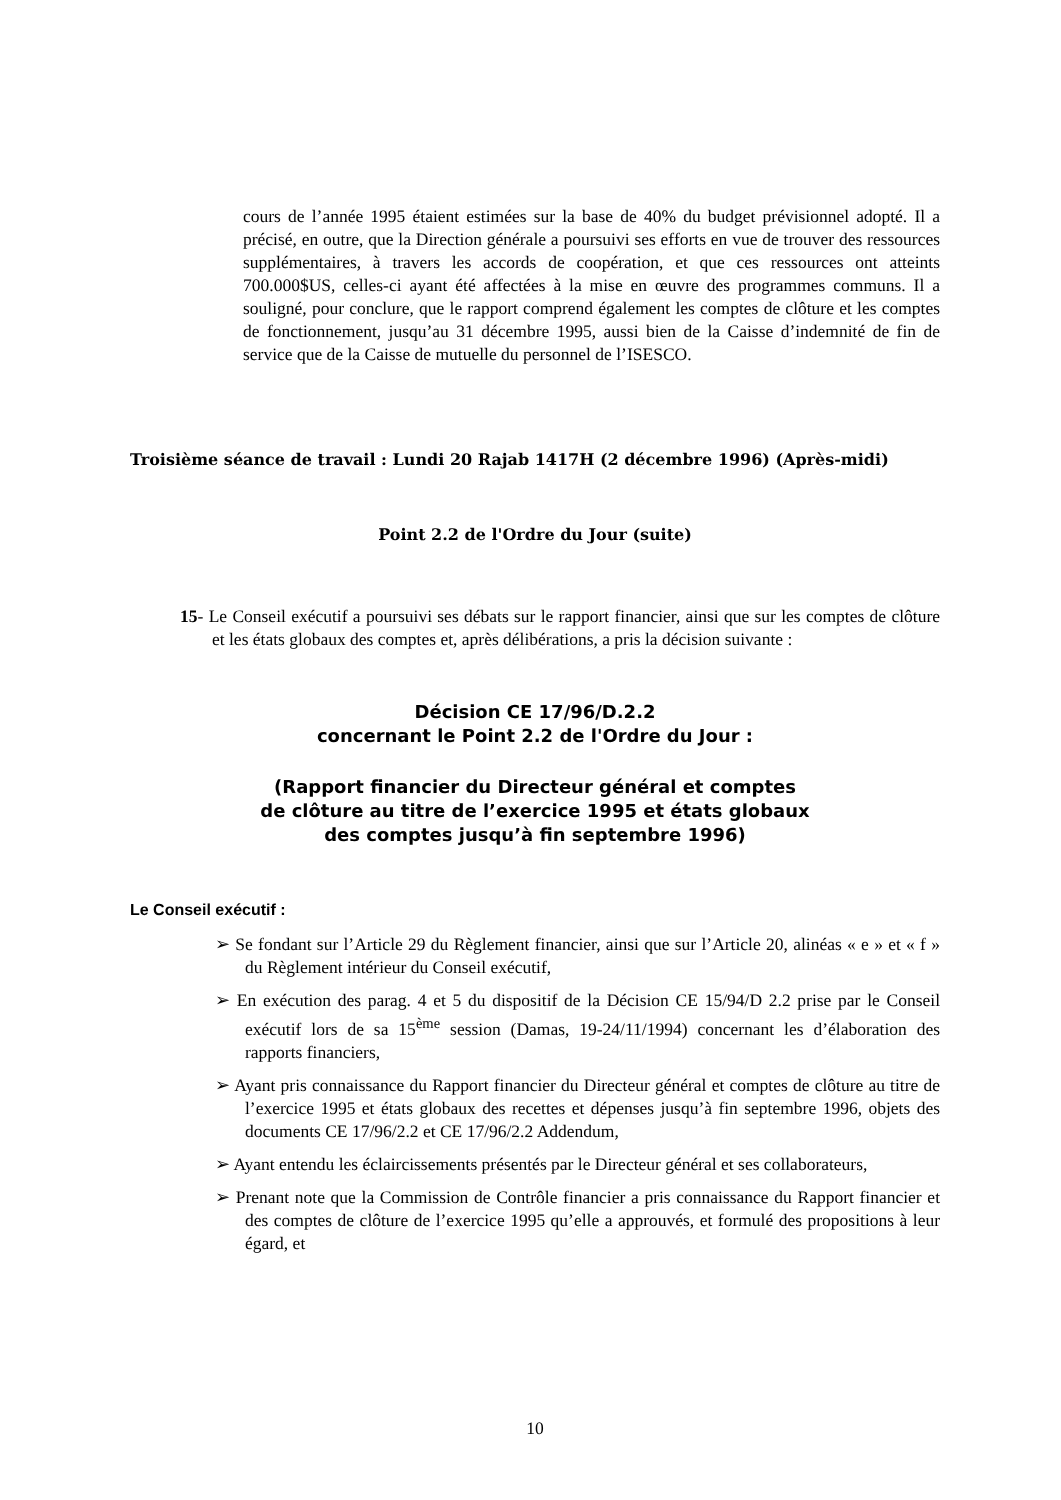cours de l’année 1995 étaient estimées sur la base de 40% du budget prévisionnel adopté. Il a précisé, en outre, que la Direction générale a poursuivi ses efforts en vue de trouver des ressources supplémentaires, à travers les accords de coopération, et que ces ressources ont atteints 700.000$US, celles-ci ayant été affectées à la mise en œuvre des programmes communs. Il a souligné, pour conclure, que le rapport comprend également les comptes de clôture et les comptes de fonctionnement, jusqu’au 31 décembre 1995, aussi bien de la Caisse d’indemnité de fin de service que de la Caisse de mutuelle du personnel de l’ISESCO.
Troisième séance de travail : Lundi 20 Rajab 1417H (2 décembre 1996) (Après-midi)
Point 2.2 de l'Ordre du Jour (suite)
15- Le Conseil exécutif a poursuivi ses débats sur le rapport financier, ainsi que sur les comptes de clôture et les états globaux des comptes et, après délibérations, a pris la décision suivante :
Décision CE 17/96/D.2.2
concernant le Point 2.2 de l'Ordre du Jour :
(Rapport financier du Directeur général et comptes
de clôture au titre de l’exercice 1995 et états globaux
des comptes jusqu’à fin septembre 1996)
Le Conseil exécutif :
➢ Se fondant sur l’Article 29 du Règlement financier, ainsi que sur l’Article 20, alinéas « e » et « f » du Règlement intérieur du Conseil exécutif,
➢ En exécution des parag. 4 et 5 du dispositif de la Décision CE 15/94/D 2.2 prise par le Conseil exécutif lors de sa 15<sup>ème</sup> session (Damas, 19-24/11/1994) concernant les d’élaboration des rapports financiers,
➢ Ayant pris connaissance du Rapport financier du Directeur général et comptes de clôture au titre de l’exercice 1995 et états globaux des recettes et dépenses jusqu’à fin septembre 1996, objets des documents CE 17/96/2.2 et CE 17/96/2.2 Addendum,
➢ Ayant entendu les éclaircissements présentés par le Directeur général et ses collaborateurs,
➢ Prenant note que la Commission de Contrôle financier a pris connaissance du Rapport financier et des comptes de clôture de l’exercice 1995 qu’elle a approuvés, et formulé des propositions à leur égard, et
10